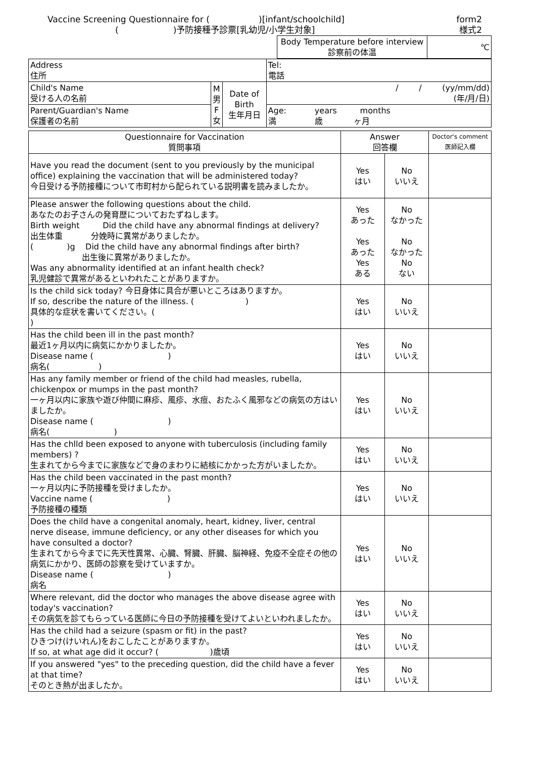Vaccine Screening Questionnaire for ( )[infant/schoolchild] form2
( )予防接種予診票[乳幼児/小学生対象] 様式2
| Body Temperature before interview 診察前の体温 | ℃ |
| Address 住所 | | | | Tel: 電話 |
| Child's Name 受ける人の名前 | M 男 F 女 | Date of Birth 生年月日 | / / (yy/mm/dd) (年/月/日) | |
| Parent/Guardian's Name 保護者の名前 | | | Age: years months 満 歳 ヶ月 | |
| Questionnaire for Vaccination 質問事項 | Answer 回答欄 | | Doctor's comment 医師記入欄 |
| --- | --- | --- | --- |
| Have you read the document (sent to you previously by the municipal office) explaining the vaccination that will be administered today? 今日受ける予防接種について市町村から配られている説明書を読みましたか。 | Yes はい | No いいえ | |
| Please answer the following questions about the child. あなたのお子さんの発育歴についておたずねします。 Birth weight Did the child have any abnormal findings at delivery? 出生体重 分娩時に異常がありましたか。 ( )g Did the child have any abnormal findings after birth? 出生後に異常がありましたか。 Was any abnormality identified at an infant health check? 乳児健診で異常があるといわれたことがありますか。 | Yes あった Yes あった Yes ある | No なかった No なかった No ない | |
| Is the child sick today? 今日身体に具合が悪いところはありますか。 If so, describe the nature of the illness. ( ) 具体的な症状を書いてください。( ) | Yes はい | No いいえ | |
| Has the child been ill in the past month? 最近1ヶ月以内に病気にかかりましたか。 Disease name ( ) 病名( ) | Yes はい | No いいえ | |
| Has any family member or friend of the child had measles, rubella, chickenpox or mumps in the past month? 一ヶ月以内に家族や遊び仲間に麻疹、風疹、水痘、おたふく風邪などの病気の方はいましたか。 Disease name ( ) 病名( ) | Yes はい | No いいえ | |
| Has the chlld been exposed to anyone with tuberculosis (including family members) ? 生まれてから今までに家族などで身のまわりに結核にかかった方がいましたか。 | Yes はい | No いいえ | |
| Has the child been vaccinated in the past month? 一ヶ月以内に予防接種を受けましたか。 Vaccine name ( ) 予防接種の種類 | Yes はい | No いいえ | |
| Does the child have a congenital anomaly, heart, kidney, liver, central nerve disease, immune deficiency, or any other diseases for which you have consulted a doctor? 生まれてから今までに先天性異常、心臓、腎臓、肝臓、脳神経、免疫不全症その他の病気にかかり、医師の診察を受けていますか。 Disease name ( ) 病名 | Yes はい | No いいえ | |
| Where relevant, did the doctor who manages the above disease agree with today's vaccination? その病気を診てもらっている医師に今日の予防接種を受けてよいといわれましたか。 | Yes はい | No いいえ | |
| Has the child had a seizure (spasm or fit) in the past? ひきつけ(けいれん)をおこしたことがありますか。 If so, at what age did it occur? ( )歳頃 | Yes はい | No いいえ | |
| If you answered "yes" to the preceding question, did the child have a fever at that time? そのとき熱が出ましたか。 | Yes はい | No いいえ | |